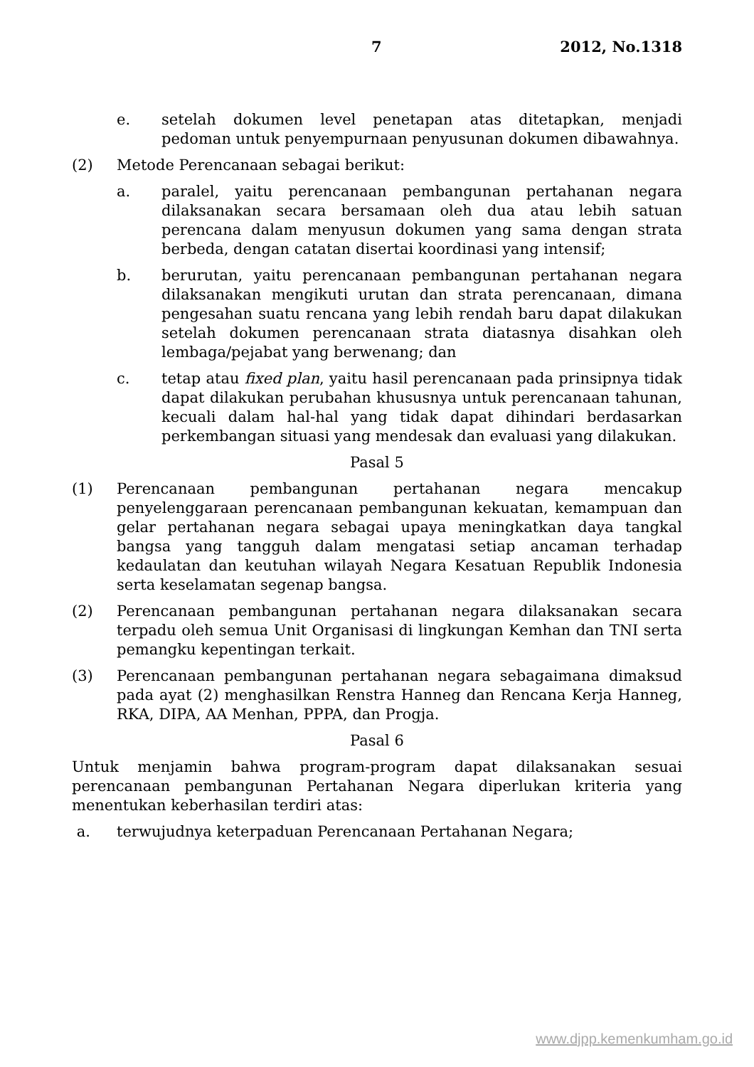7 2012, No.1318
e. setelah dokumen level penetapan atas ditetapkan, menjadi pedoman untuk penyempurnaan penyusunan dokumen dibawahnya.
(2) Metode Perencanaan sebagai berikut:
a. paralel, yaitu perencanaan pembangunan pertahanan negara dilaksanakan secara bersamaan oleh dua atau lebih satuan perencana dalam menyusun dokumen yang sama dengan strata berbeda, dengan catatan disertai koordinasi yang intensif;
b. berurutan, yaitu perencanaan pembangunan pertahanan negara dilaksanakan mengikuti urutan dan strata perencanaan, dimana pengesahan suatu rencana yang lebih rendah baru dapat dilakukan setelah dokumen perencanaan strata diatasnya disahkan oleh lembaga/pejabat yang berwenang; dan
c. tetap atau fixed plan, yaitu hasil perencanaan pada prinsipnya tidak dapat dilakukan perubahan khususnya untuk perencanaan tahunan, kecuali dalam hal-hal yang tidak dapat dihindari berdasarkan perkembangan situasi yang mendesak dan evaluasi yang dilakukan.
Pasal 5
(1) Perencanaan pembangunan pertahanan negara mencakup penyelenggaraan perencanaan pembangunan kekuatan, kemampuan dan gelar pertahanan negara sebagai upaya meningkatkan daya tangkal bangsa yang tangguh dalam mengatasi setiap ancaman terhadap kedaulatan dan keutuhan wilayah Negara Kesatuan Republik Indonesia serta keselamatan segenap bangsa.
(2) Perencanaan pembangunan pertahanan negara dilaksanakan secara terpadu oleh semua Unit Organisasi di lingkungan Kemhan dan TNI serta pemangku kepentingan terkait.
(3) Perencanaan pembangunan pertahanan negara sebagaimana dimaksud pada ayat (2) menghasilkan Renstra Hanneg dan Rencana Kerja Hanneg, RKA, DIPA, AA Menhan, PPPA, dan Progja.
Pasal 6
Untuk menjamin bahwa program-program dapat dilaksanakan sesuai perencanaan pembangunan Pertahanan Negara diperlukan kriteria yang menentukan keberhasilan terdiri atas:
a. terwujudnya keterpaduan Perencanaan Pertahanan Negara;
www.djpp.kemenkumham.go.id